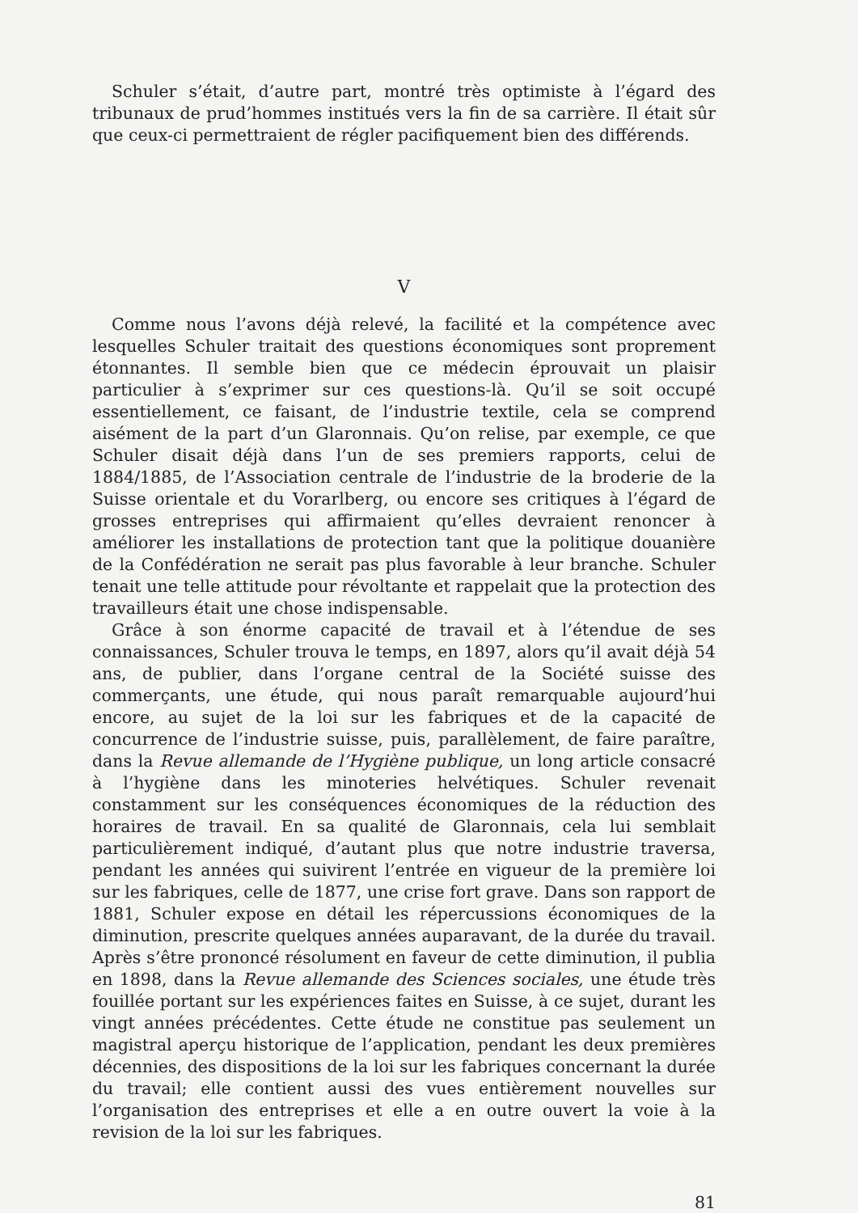Schuler s’était, d’autre part, montré très optimiste à l’égard des tribunaux de prud’hommes institués vers la fin de sa carrière. Il était sûr que ceux-ci permettraient de régler pacifiquement bien des différends.
V
Comme nous l’avons déjà relevé, la facilité et la compétence avec lesquelles Schuler traitait des questions économiques sont proprement étonnantes. Il semble bien que ce médecin éprouvait un plaisir particulier à s’exprimer sur ces questions-là. Qu’il se soit occupé essentiellement, ce faisant, de l’industrie textile, cela se comprend aisément de la part d’un Glaronnais. Qu’on relise, par exemple, ce que Schuler disait déjà dans l’un de ses premiers rapports, celui de 1884/1885, de l’Association centrale de l’industrie de la broderie de la Suisse orientale et du Vorarlberg, ou encore ses critiques à l’égard de grosses entreprises qui affirmaient qu’elles devraient renoncer à améliorer les installations de protection tant que la politique douanière de la Confédération ne serait pas plus favorable à leur branche. Schuler tenait une telle attitude pour révoltante et rappelait que la protection des travailleurs était une chose indispensable.
Grâce à son énorme capacité de travail et à l’étendue de ses connaissances, Schuler trouva le temps, en 1897, alors qu’il avait déjà 54 ans, de publier, dans l’organe central de la Société suisse des commerçants, une étude, qui nous paraît remarquable aujourd’hui encore, au sujet de la loi sur les fabriques et de la capacité de concurrence de l’industrie suisse, puis, parallèlement, de faire paraître, dans la Revue allemande de l’Hygiène publique, un long article consacré à l’hygiène dans les minoteries helvétiques. Schuler revenait constamment sur les conséquences économiques de la réduction des horaires de travail. En sa qualité de Glaronnais, cela lui semblait particulièrement indiqué, d’autant plus que notre industrie traversa, pendant les années qui suivirent l’entrée en vigueur de la première loi sur les fabriques, celle de 1877, une crise fort grave. Dans son rapport de 1881, Schuler expose en détail les répercussions économiques de la diminution, prescrite quelques années auparavant, de la durée du travail. Après s’être prononcé résolument en faveur de cette diminution, il publia en 1898, dans la Revue allemande des Sciences sociales, une étude très fouillée portant sur les expériences faites en Suisse, à ce sujet, durant les vingt années précédentes. Cette étude ne constitue pas seulement un magistral aperçu historique de l’application, pendant les deux premières décennies, des dispositions de la loi sur les fabriques concernant la durée du travail; elle contient aussi des vues entièrement nouvelles sur l’organisation des entreprises et elle a en outre ouvert la voie à la revision de la loi sur les fabriques.
81